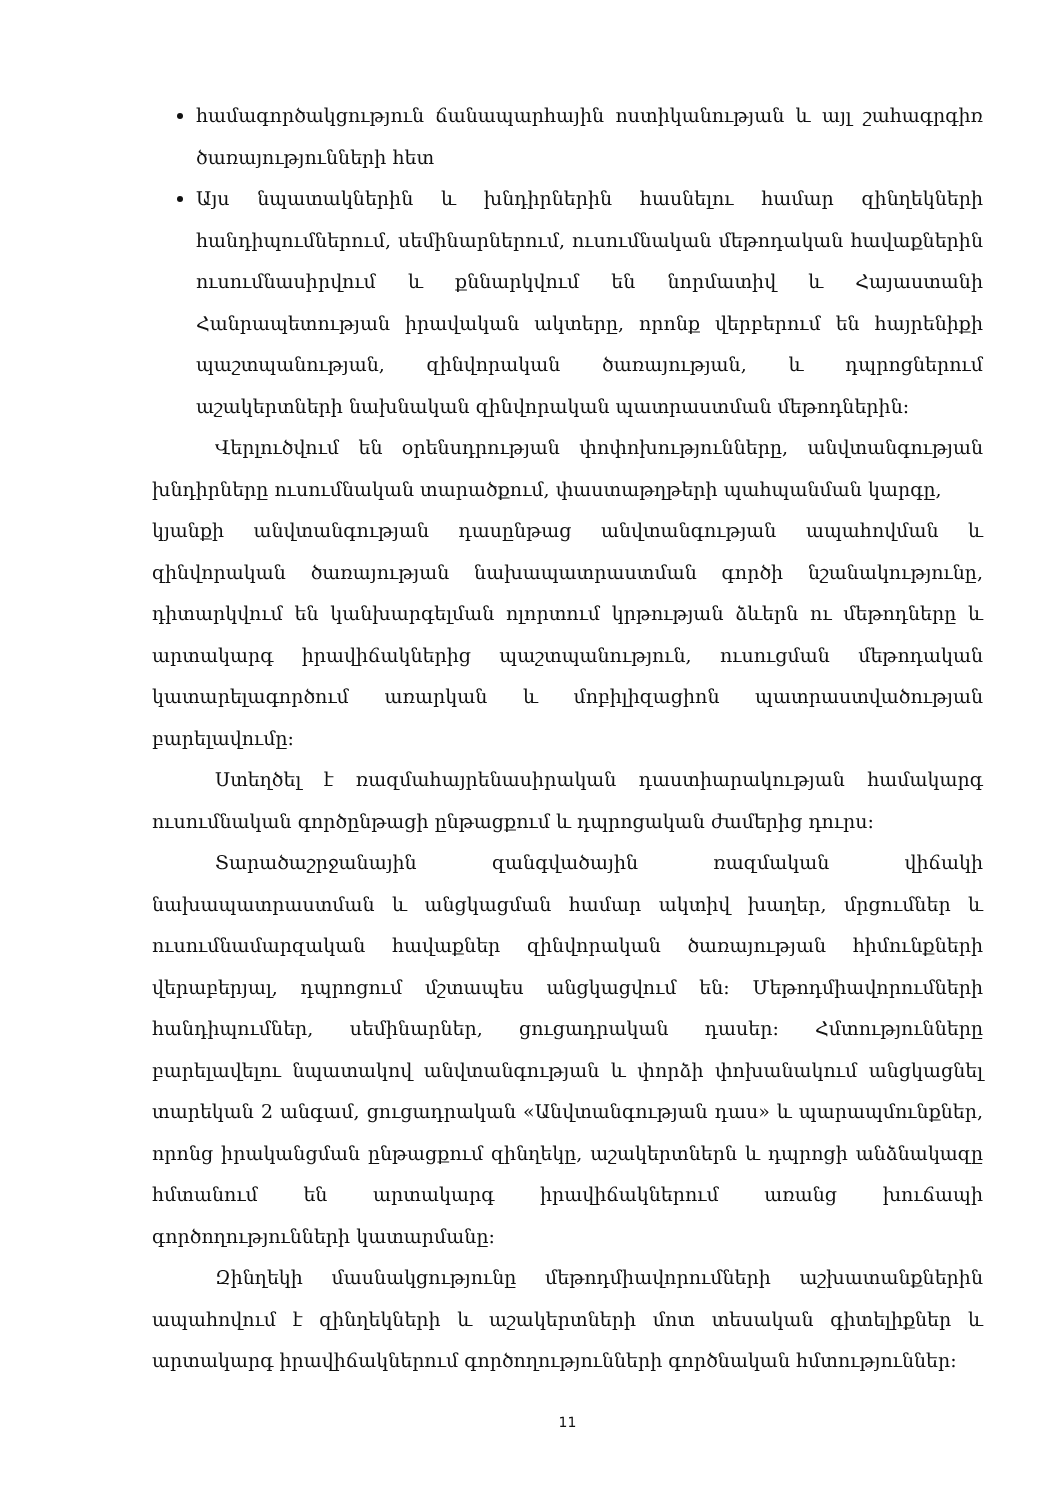համագործակցություն ճանապարհային ոստիկանության և այլ շահագրգիռ ծառայությունների հետ
Այս նպատակներին և խնդիրներին հասնելու համար զինղեկների հանդիպումներում, սեմինարներում, ուսումնական մեթոդական հավաքներին ուսումնասիրվում և քննարկվում են նորմատիվ և Հայաստանի Հանրապետության իրավական ակտերը, որոնք վերբերում են հայրենիքի պաշտպանության, զինվորական ծառայության, և դպրոցներում աշակերտների նախնական զինվորական պատրաստման մեթոդներին:
Վերլուծվում են օրենսդրության փոփոխությունները, անվտանգության խնդիրները ուսումնական տարածքում, փաստաթղթերի պահպանման կարգը,
կյանքի անվտանգության դասընթաց անվտանգության ապահովման և զինվորական ծառայության նախապատրաստման գործի նշանակությունը, դիտարկվում են կանխարգելման ոլորտում կրթության ձևերն ու մեթոդները և արտակարգ իրավիճակներից պաշտպանություն, ուսուցման մեթոդական կատարելագործում առարկան և մոբիլիզացիոն պատրաստվածության բարելավումը:
Ստեղծել է ռազմահայրենասիրական դաստիարակության համակարգ ուսումնական գործընթացի ընթացքում և դպրոցական ժամերից դուրս:
Տարածաշրջանային զանգվածային ռազմական վիճակի նախապատրաստման և անցկացման համար ակտիվ խաղեր, մրցումներ և ուսումնամարզական հավաքներ զինվորական ծառայության հիմունքների վերաբերյալ, դպրոցում մշտապես անցկացվում են: Մեթոդմիավորումների հանդիպումներ, սեմինարներ, ցուցադրական դասեր: Հմտությունները բարելավելու նպատակով անվտանգության և փորձի փոխանակում անցկացնել տարեկան 2 անգամ, ցուցադրական «Անվտանգության դաս» և պարապմունքներ, որոնց իրականցման ընթացքում զինղեկը, աշակերտներն և դպրոցի անձնակազը հմտանում են արտակարգ իրավիճակներում առանց խուճապի գործողությունների կատարմանը:
Զինղեկի մասնակցությունը մեթոդմիավորումների աշխատանքներին ապահովում է զինղեկների և աշակերտների մոտ տեսական գիտելիքներ և արտակարգ իրավիճակներում գործողությունների գործնական հմտություններ:
11